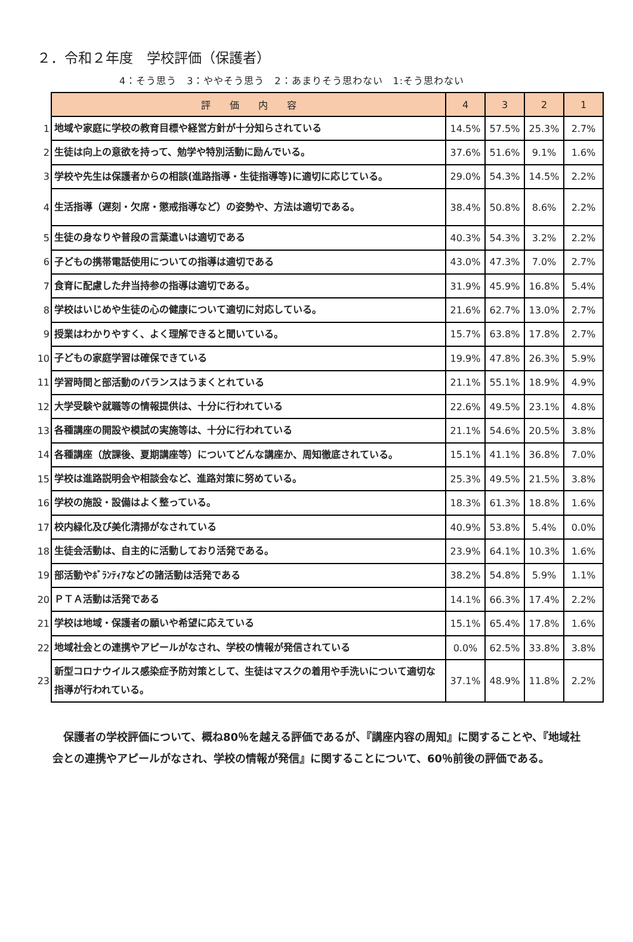２．令和２年度　学校評価（保護者）
4：そう思う　3：ややそう思う　2：あまりそう思わない　1:そう思わない
| | 評 価 内 容 | 4 | 3 | 2 | 1 |
| 1 | 地域や家庭に学校の教育目標や経営方針が十分知らされている | 14.5% | 57.5% | 25.3% | 2.7% |
| 2 | 生徒は向上の意欲を持って、勉学や特別活動に励んでいる。 | 37.6% | 51.6% | 9.1% | 1.6% |
| 3 | 学校や先生は保護者からの相談(進路指導・生徒指導等)に適切に応じている。 | 29.0% | 54.3% | 14.5% | 2.2% |
| 4 | 生活指導（遅刻・欠席・懲戒指導など）の姿勢や、方法は適切である。 | 38.4% | 50.8% | 8.6% | 2.2% |
| 5 | 生徒の身なりや普段の言葉遣いは適切である | 40.3% | 54.3% | 3.2% | 2.2% |
| 6 | 子どもの携帯電話使用についての指導は適切である | 43.0% | 47.3% | 7.0% | 2.7% |
| 7 | 食育に配慮した弁当持参の指導は適切である。 | 31.9% | 45.9% | 16.8% | 5.4% |
| 8 | 学校はいじめや生徒の心の健康について適切に対応している。 | 21.6% | 62.7% | 13.0% | 2.7% |
| 9 | 授業はわかりやすく、よく理解できると聞いている。 | 15.7% | 63.8% | 17.8% | 2.7% |
| 10 | 子どもの家庭学習は確保できている | 19.9% | 47.8% | 26.3% | 5.9% |
| 11 | 学習時間と部活動のバランスはうまくとれている | 21.1% | 55.1% | 18.9% | 4.9% |
| 12 | 大学受験や就職等の情報提供は、十分に行われている | 22.6% | 49.5% | 23.1% | 4.8% |
| 13 | 各種講座の開設や模試の実施等は、十分に行われている | 21.1% | 54.6% | 20.5% | 3.8% |
| 14 | 各種講座（放課後、夏期講座等）についてどんな講座か、周知徹底されている。 | 15.1% | 41.1% | 36.8% | 7.0% |
| 15 | 学校は進路説明会や相談会など、進路対策に努めている。 | 25.3% | 49.5% | 21.5% | 3.8% |
| 16 | 学校の施設・設備はよく整っている。 | 18.3% | 61.3% | 18.8% | 1.6% |
| 17 | 校内緑化及び美化清掃がなされている | 40.9% | 53.8% | 5.4% | 0.0% |
| 18 | 生徒会活動は、自主的に活動しており活発である。 | 23.9% | 64.1% | 10.3% | 1.6% |
| 19 | 部活動やﾎﾞﾗﾝﾃｨｱなどの諸活動は活発である | 38.2% | 54.8% | 5.9% | 1.1% |
| 20 | ＰＴＡ活動は活発である | 14.1% | 66.3% | 17.4% | 2.2% |
| 21 | 学校は地域・保護者の願いや希望に応えている | 15.1% | 65.4% | 17.8% | 1.6% |
| 22 | 地域社会との連携やアピールがなされ、学校の情報が発信されている | 0.0% | 62.5% | 33.8% | 3.8% |
| 23 | 新型コロナウイルス感染症予防対策として、生徒はマスクの着用や手洗いについて適切な指導が行われている。 | 37.1% | 48.9% | 11.8% | 2.2% |
保護者の学校評価について、概ね80％を越える評価であるが、『講座内容の周知』に関することや、『地域社会との連携やアピールがなされ、学校の情報が発信』に関することについて、60％前後の評価である。